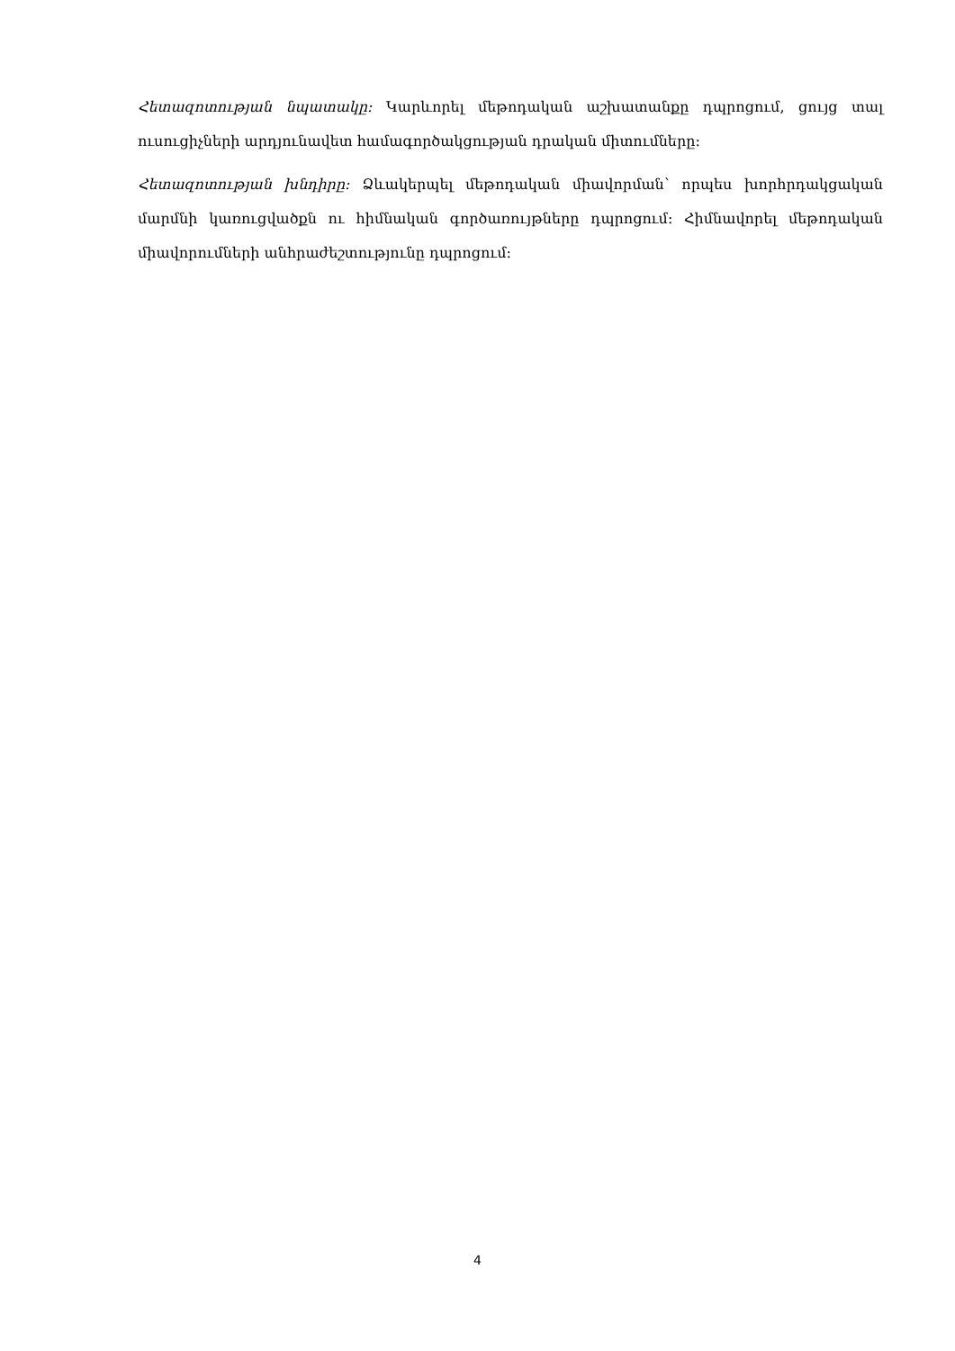Հետազոտության նպատակը: Կարևորել մեթոդական աշխատանքը դպրոցում, ցույց տալ ուսուցիչների արդյունավետ համագործակցության դրական միտումները:
Հետազոտության խնդիրը: Ձևակերպել մեթոդական միավորման՝ որպես խորհրդակցական մարմնի կառուցվածքն ու հիմնական գործառույթները դպրոցում: Հիմնավորել մեթոդական միավորումների անհրաժեշտությունը դպրոցում:
4